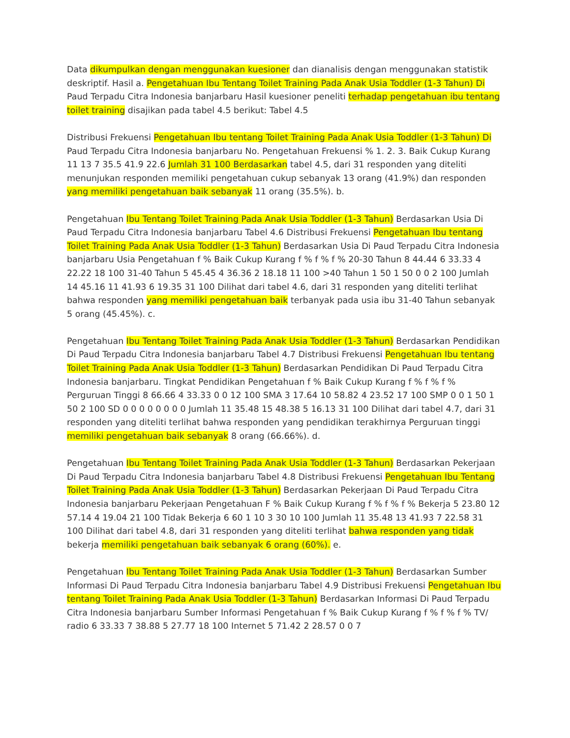Data dikumpulkan dengan menggunakan kuesioner dan dianalisis dengan menggunakan statistik deskriptif. Hasil a. Pengetahuan Ibu Tentang Toilet Training Pada Anak Usia Toddler (1-3 Tahun) Di Paud Terpadu Citra Indonesia banjarbaru Hasil kuesioner peneliti terhadap pengetahuan ibu tentang toilet training disajikan pada tabel 4.5 berikut: Tabel 4.5
Distribusi Frekuensi Pengetahuan Ibu tentang Toilet Training Pada Anak Usia Toddler (1-3 Tahun) Di Paud Terpadu Citra Indonesia banjarbaru No. Pengetahuan Frekuensi % 1. 2. 3. Baik Cukup Kurang 11 13 7 35.5 41.9 22.6 Jumlah 31 100 Berdasarkan tabel 4.5, dari 31 responden yang diteliti menunjukan responden memiliki pengetahuan cukup sebanyak 13 orang (41.9%) dan responden yang memiliki pengetahuan baik sebanyak 11 orang (35.5%). b.
Pengetahuan Ibu Tentang Toilet Training Pada Anak Usia Toddler (1-3 Tahun) Berdasarkan Usia Di Paud Terpadu Citra Indonesia banjarbaru Tabel 4.6 Distribusi Frekuensi Pengetahuan Ibu tentang Toilet Training Pada Anak Usia Toddler (1-3 Tahun) Berdasarkan Usia Di Paud Terpadu Citra Indonesia banjarbaru Usia Pengetahuan f % Baik Cukup Kurang f % f % f % 20-30 Tahun 8 44.44 6 33.33 4 22.22 18 100 31-40 Tahun 5 45.45 4 36.36 2 18.18 11 100 >40 Tahun 1 50 1 50 0 0 2 100 Jumlah 14 45.16 11 41.93 6 19.35 31 100 Dilihat dari tabel 4.6, dari 31 responden yang diteliti terlihat bahwa responden yang memiliki pengetahuan baik terbanyak pada usia ibu 31-40 Tahun sebanyak 5 orang (45.45%). c.
Pengetahuan Ibu Tentang Toilet Training Pada Anak Usia Toddler (1-3 Tahun) Berdasarkan Pendidikan Di Paud Terpadu Citra Indonesia banjarbaru Tabel 4.7 Distribusi Frekuensi Pengetahuan Ibu tentang Toilet Training Pada Anak Usia Toddler (1-3 Tahun) Berdasarkan Pendidikan Di Paud Terpadu Citra Indonesia banjarbaru. Tingkat Pendidikan Pengetahuan f % Baik Cukup Kurang f % f % f % Perguruan Tinggi 8 66.66 4 33.33 0 0 12 100 SMA 3 17.64 10 58.82 4 23.52 17 100 SMP 0 0 1 50 1 50 2 100 SD 0 0 0 0 0 0 0 0 Jumlah 11 35.48 15 48.38 5 16.13 31 100 Dilihat dari tabel 4.7, dari 31 responden yang diteliti terlihat bahwa responden yang pendidikan terakhirnya Perguruan tinggi memiliki pengetahuan baik sebanyak 8 orang (66.66%). d.
Pengetahuan Ibu Tentang Toilet Training Pada Anak Usia Toddler (1-3 Tahun) Berdasarkan Pekerjaan Di Paud Terpadu Citra Indonesia banjarbaru Tabel 4.8 Distribusi Frekuensi Pengetahuan Ibu Tentang Toilet Training Pada Anak Usia Toddler (1-3 Tahun) Berdasarkan Pekerjaan Di Paud Terpadu Citra Indonesia banjarbaru Pekerjaan Pengetahuan F % Baik Cukup Kurang f % f % f % Bekerja 5 23.80 12 57.14 4 19.04 21 100 Tidak Bekerja 6 60 1 10 3 30 10 100 Jumlah 11 35.48 13 41.93 7 22.58 31 100 Dilihat dari tabel 4.8, dari 31 responden yang diteliti terlihat bahwa responden yang tidak bekerja memiliki pengetahuan baik sebanyak 6 orang (60%). e.
Pengetahuan Ibu Tentang Toilet Training Pada Anak Usia Toddler (1-3 Tahun) Berdasarkan Sumber Informasi Di Paud Terpadu Citra Indonesia banjarbaru Tabel 4.9 Distribusi Frekuensi Pengetahuan Ibu tentang Toilet Training Pada Anak Usia Toddler (1-3 Tahun) Berdasarkan Informasi Di Paud Terpadu Citra Indonesia banjarbaru Sumber Informasi Pengetahuan f % Baik Cukup Kurang f % f % f % TV/ radio 6 33.33 7 38.88 5 27.77 18 100 Internet 5 71.42 2 28.57 0 0 7